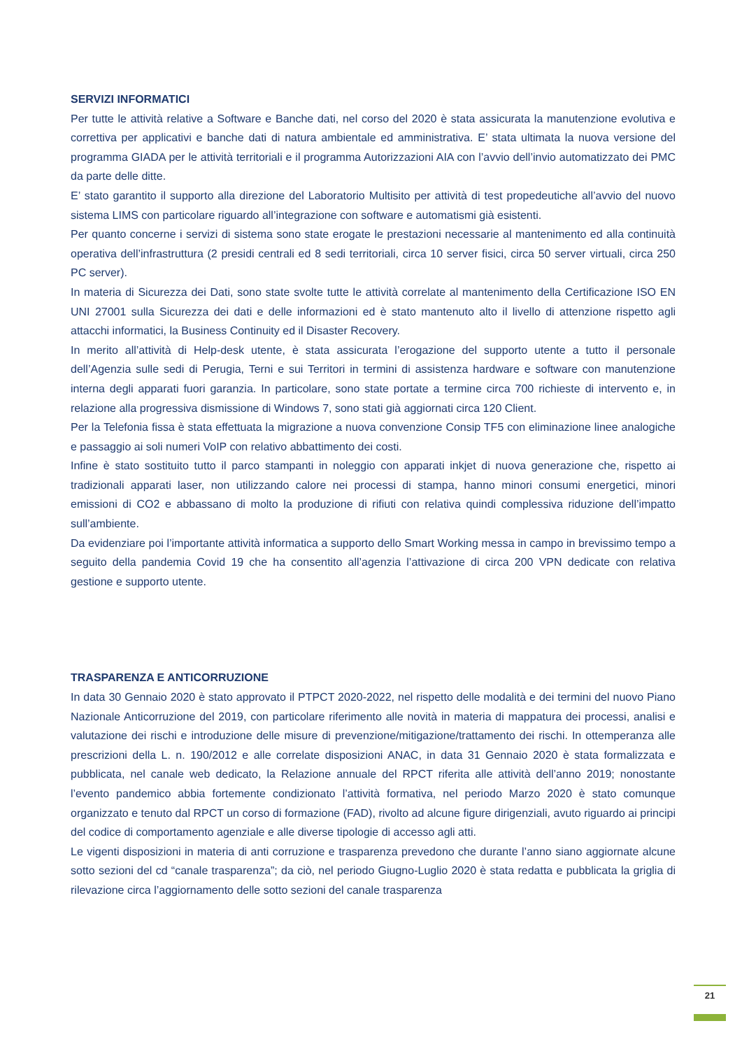SERVIZI INFORMATICI
Per tutte le attività relative a Software e Banche dati, nel corso del 2020 è stata assicurata la manutenzione evolutiva e correttiva per applicativi e banche dati di natura ambientale ed amministrativa. E’ stata ultimata la nuova versione del programma GIADA per le attività territoriali e il programma Autorizzazioni AIA con l’avvio dell’invio automatizzato dei PMC da parte delle ditte.
E’ stato garantito il supporto alla direzione del Laboratorio Multisito per attività di test propedeutiche all’avvio del nuovo sistema LIMS con particolare riguardo all’integrazione con software e automatismi già esistenti.
Per quanto concerne i servizi di sistema sono state erogate le prestazioni necessarie al mantenimento ed alla continuità operativa dell’infrastruttura (2 presidi centrali ed 8 sedi territoriali, circa 10 server fisici, circa 50 server virtuali, circa 250 PC server).
In materia di Sicurezza dei Dati, sono state svolte tutte le attività correlate al mantenimento della Certificazione ISO EN UNI 27001 sulla Sicurezza dei dati e delle informazioni ed è stato mantenuto alto il livello di attenzione rispetto agli attacchi informatici, la Business Continuity ed il Disaster Recovery.
In merito all’attività di Help-desk utente, è stata assicurata l’erogazione del supporto utente a tutto il personale dell’Agenzia sulle sedi di Perugia, Terni e sui Territori in termini di assistenza hardware e software con manutenzione interna degli apparati fuori garanzia. In particolare, sono state portate a termine circa 700 richieste di intervento e, in relazione alla progressiva dismissione di Windows 7, sono stati già aggiornati circa 120 Client.
Per la Telefonia fissa è stata effettuata la migrazione a nuova convenzione Consip TF5 con eliminazione linee analogiche e passaggio ai soli numeri VoIP con relativo abbattimento dei costi.
Infine è stato sostituito tutto il parco stampanti in noleggio con apparati inkjet di nuova generazione che, rispetto ai tradizionali apparati laser, non utilizzando calore nei processi di stampa, hanno minori consumi energetici, minori emissioni di CO2 e abbassano di molto la produzione di rifiuti con relativa quindi complessiva riduzione dell’impatto sull’ambiente.
Da evidenziare poi l’importante attività informatica a supporto dello Smart Working messa in campo in brevissimo tempo a seguito della pandemia Covid 19 che ha consentito all’agenzia l’attivazione di circa 200 VPN dedicate con relativa gestione e supporto utente.
TRASPARENZA E ANTICORRUZIONE
In data 30 Gennaio 2020 è stato approvato il PTPCT 2020-2022, nel rispetto delle modalità e dei termini del nuovo Piano Nazionale Anticorruzione del 2019, con particolare riferimento alle novità in materia di mappatura dei processi, analisi e valutazione dei rischi e introduzione delle misure di prevenzione/mitigazione/trattamento dei rischi. In ottemperanza alle prescrizioni della L. n. 190/2012 e alle correlate disposizioni ANAC, in data 31 Gennaio 2020 è stata formalizzata e pubblicata, nel canale web dedicato, la Relazione annuale del RPCT riferita alle attività dell’anno 2019; nonostante l’evento pandemico abbia fortemente condizionato l’attività formativa, nel periodo Marzo 2020 è stato comunque organizzato e tenuto dal RPCT un corso di formazione (FAD), rivolto ad alcune figure dirigenziali, avuto riguardo ai principi del codice di comportamento agenziale e alle diverse tipologie di accesso agli atti.
Le vigenti disposizioni in materia di anti corruzione e trasparenza prevedono che durante l’anno siano aggiornate alcune sotto sezioni del cd “canale trasparenza”; da ciò, nel periodo Giugno-Luglio 2020 è stata redatta e pubblicata la griglia di rilevazione circa l’aggiornamento delle sotto sezioni del canale trasparenza
21